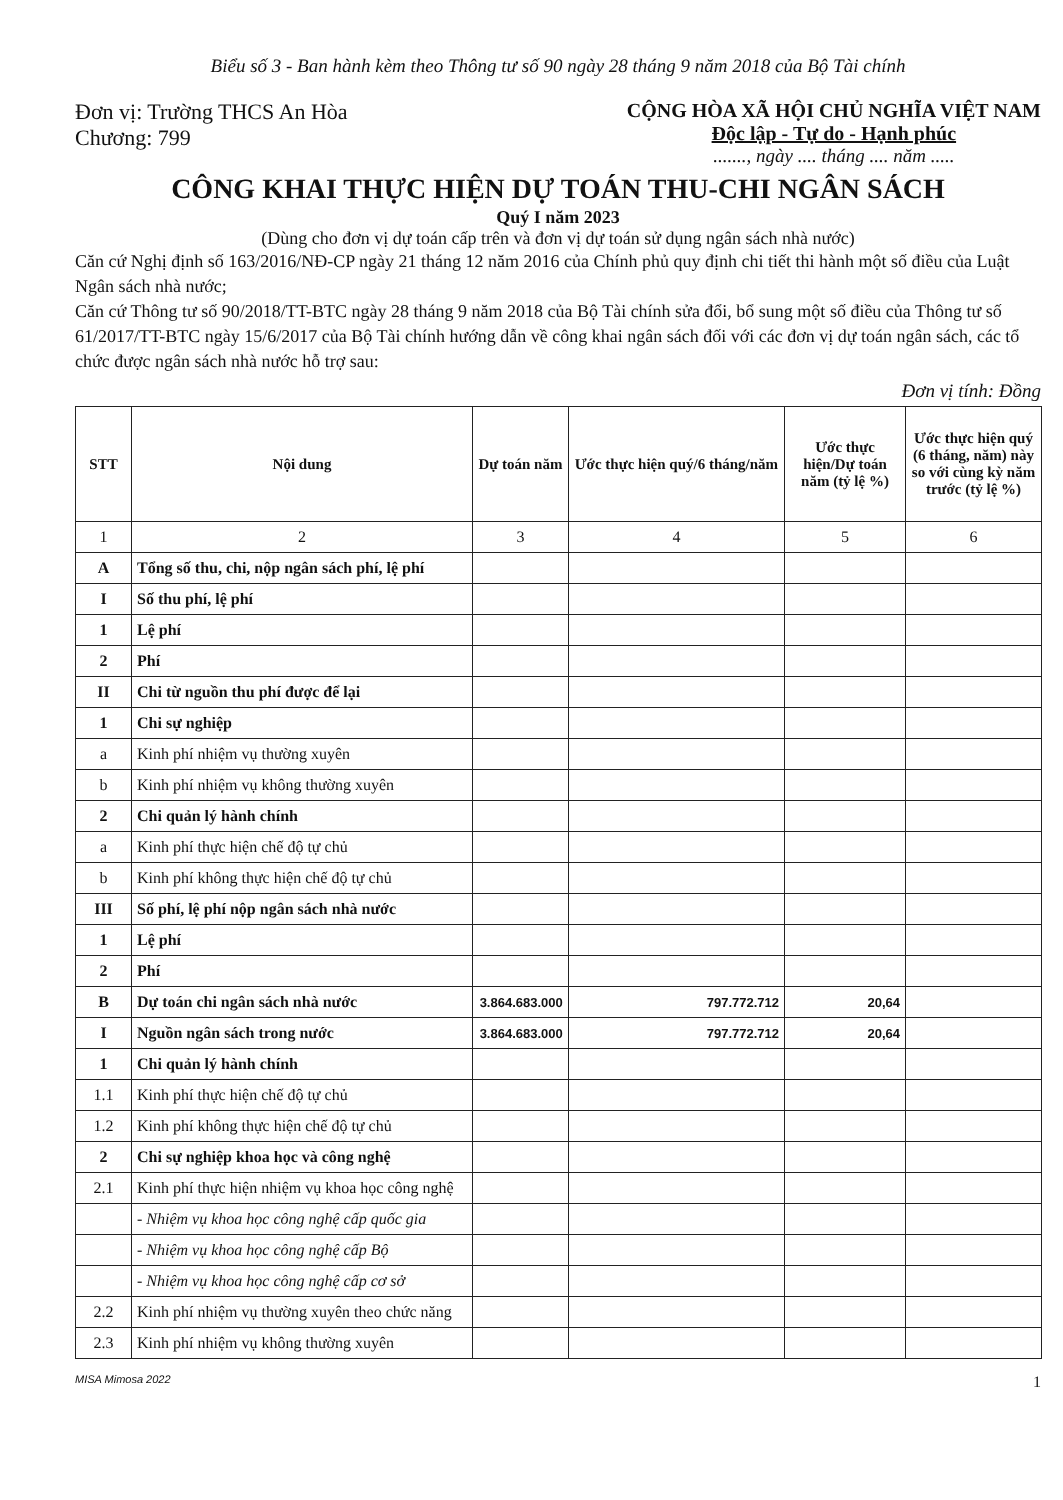Biểu số 3 - Ban hành kèm theo Thông tư số 90 ngày 28 tháng 9 năm 2018 của Bộ Tài chính
Đơn vị: Trường THCS An Hòa
Chương: 799
CỘNG HÒA XÃ HỘI CHỦ NGHĨA VIỆT NAM
Độc lập - Tự do - Hạnh phúc
......., ngày .... tháng .... năm .....
CÔNG KHAI THỰC HIỆN DỰ TOÁN THU-CHI NGÂN SÁCH
Quý I năm 2023
(Dùng cho đơn vị dự toán cấp trên và đơn vị dự toán sử dụng ngân sách nhà nước)
Căn cứ Nghị định số 163/2016/NĐ-CP ngày 21 tháng 12 năm 2016 của Chính phủ quy định chi tiết thi hành một số điều của Luật Ngân sách nhà nước;
Căn cứ Thông tư số 90/2018/TT-BTC ngày 28 tháng 9 năm 2018 của Bộ Tài chính sửa đổi, bổ sung một số điều của Thông tư số 61/2017/TT-BTC ngày 15/6/2017 của Bộ Tài chính hướng dẫn về công khai ngân sách đối với các đơn vị dự toán ngân sách, các tổ chức được ngân sách nhà nước hỗ trợ sau:
Đơn vị tính: Đồng
| STT | Nội dung | Dự toán năm | Ước thực hiện quý/6 tháng/năm | Ước thực hiện/Dự toán năm (tỷ lệ %) | Ước thực hiện quý (6 tháng, năm) này so với cùng kỳ năm trước (tỷ lệ %) |
| --- | --- | --- | --- | --- | --- |
| 1 | 2 | 3 | 4 | 5 | 6 |
| A | Tổng số thu, chi, nộp ngân sách phí, lệ phí | | | | |
| I | Số thu phí, lệ phí | | | | |
| 1 | Lệ phí | | | | |
| 2 | Phí | | | | |
| II | Chi từ nguồn thu phí được để lại | | | | |
| 1 | Chi sự nghiệp | | | | |
| a | Kinh phí nhiệm vụ thường xuyên | | | | |
| b | Kinh phí nhiệm vụ không thường xuyên | | | | |
| 2 | Chi quản lý hành chính | | | | |
| a | Kinh phí thực hiện chế độ tự chủ | | | | |
| b | Kinh phí không thực hiện chế độ tự chủ | | | | |
| III | Số phí, lệ phí nộp ngân sách nhà nước | | | | |
| 1 | Lệ phí | | | | |
| 2 | Phí | | | | |
| B | Dự toán chi ngân sách nhà nước | 3.864.683.000 | 797.772.712 | 20,64 | |
| I | Nguồn ngân sách trong nước | 3.864.683.000 | 797.772.712 | 20,64 | |
| 1 | Chi quản lý hành chính | | | | |
| 1.1 | Kinh phí thực hiện chế độ tự chủ | | | | |
| 1.2 | Kinh phí không thực hiện chế độ tự chủ | | | | |
| 2 | Chi sự nghiệp khoa học và công nghệ | | | | |
| 2.1 | Kinh phí thực hiện nhiệm vụ khoa học công nghệ | | | | |
| | - Nhiệm vụ khoa học công nghệ cấp quốc gia | | | | |
| | - Nhiệm vụ khoa học công nghệ cấp Bộ | | | | |
| | - Nhiệm vụ khoa học công nghệ cấp cơ sở | | | | |
| 2.2 | Kinh phí nhiệm vụ thường xuyên theo chức năng | | | | |
| 2.3 | Kinh phí nhiệm vụ không thường xuyên | | | | |
MISA Mimosa 2022 1